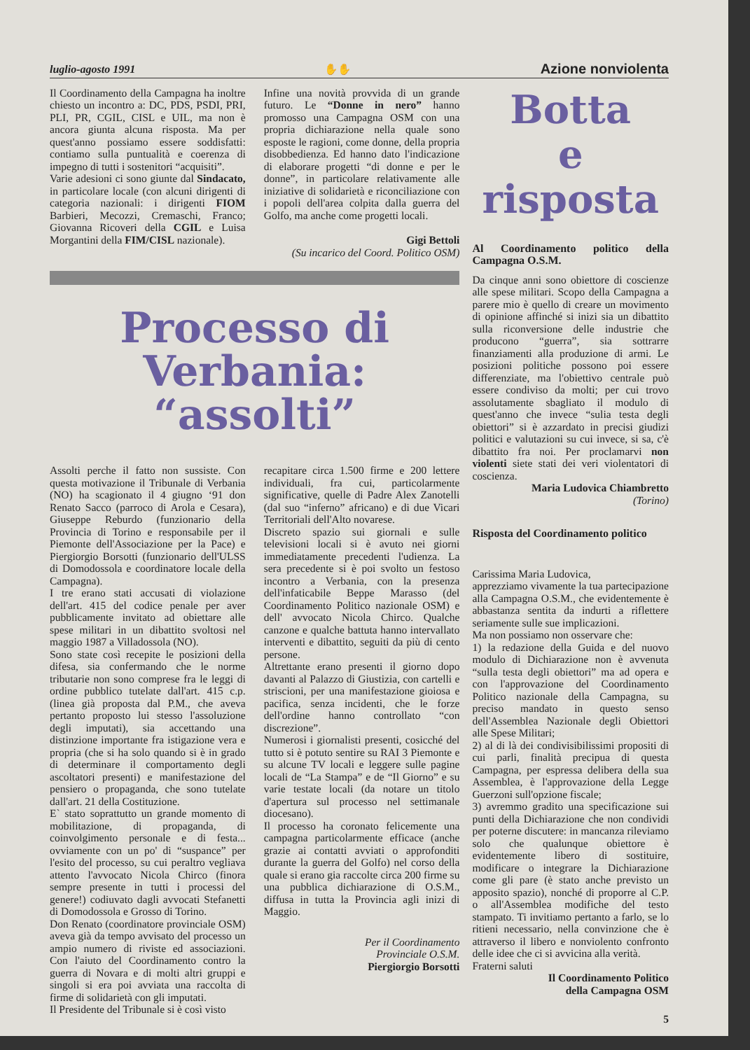luglio-agosto 1991 ✋✋ Azione nonviolenta
Il Coordinamento della Campagna ha inoltre chiesto un incontro a: DC, PDS, PSDI, PRI, PLI, PR, CGIL, CISL e UIL, ma non è ancora giunta alcuna risposta. Ma per quest'anno possiamo essere soddisfatti: contiamo sulla puntualità e coerenza di impegno di tutti i sostenitori “acquisiti”.
Varie adesioni ci sono giunte dal Sindacato, in particolare locale (con alcuni dirigenti di categoria nazionali: i dirigenti FIOM Barbieri, Mecozzi, Cremaschi, Franco; Giovanna Ricoveri della CGIL e Luisa Morgantini della FIM/CISL nazionale).
Infine una novità provvida di un grande futuro. Le “Donne in nero” hanno promosso una Campagna OSM con una propria dichiarazione nella quale sono esposte le ragioni, come donne, della propria disobbedienza. Ed hanno dato l'indicazione di elaborare progetti “di donne e per le donne”, in particolare relativamente alle iniziative di solidarietà e riconciliazione con i popoli dell'area colpita dalla guerra del Golfo, ma anche come progetti locali.
Gigi Bettoli
(Su incarico del Coord. Politico OSM)
Processo di Verbania:
“assolti”
Assolti perche il fatto non sussiste. Con questa motivazione il Tribunale di Verbania (NO) ha scagionato il 4 giugno ‘91 don Renato Sacco (parroco di Arola e Cesara), Giuseppe Reburdo (funzionario della Provincia di Torino e responsabile per il Piemonte dell'Associazione per la Pace) e Piergiorgio Borsotti (funzionario dell'ULSS di Domodossola e coordinatore locale della Campagna).
I tre erano stati accusati di violazione dell'art. 415 del codice penale per aver pubblicamente invitato ad obiettare alle spese militari in un dibattito svoltosi nel maggio 1987 a Villadossola (NO).
Sono state così recepite le posizioni della difesa, sia confermando che le norme tributarie non sono comprese fra le leggi di ordine pubblico tutelate dall'art. 415 c.p. (linea già proposta dal P.M., che aveva pertanto proposto lui stesso l'assoluzione degli imputati), sia accettando una distinzione importante fra istigazione vera e propria (che si ha solo quando si è in grado di determinare il comportamento degli ascoltatori presenti) e manifestazione del pensiero o propaganda, che sono tutelate dall'art. 21 della Costituzione.
E` stato soprattutto un grande momento di mobilitazione, di propaganda, di coinvolgimento personale e di festa... ovviamente con un po' di “suspance” per l'esito del processo, su cui peraltro vegliava attento l'avvocato Nicola Chirco (finora sempre presente in tutti i processi del genere!) codiuvato dagli avvocati Stefanetti di Domodossola e Grosso di Torino.
Don Renato (coordinatore provinciale OSM) aveva già da tempo avvisato del processo un ampio numero di riviste ed associazioni. Con l'aiuto del Coordinamento contro la guerra di Novara e di molti altri gruppi e singoli si era poi avviata una raccolta di firme di solidarietà con gli imputati.
Il Presidente del Tribunale si è così visto
recapitare circa 1.500 firme e 200 lettere individuali, fra cui, particolarmente significative, quelle di Padre Alex Zanotelli (dal suo “inferno” africano) e di due Vicari Territoriali dell'Alto novarese.
Discreto spazio sui giornali e sulle televisioni locali si è avuto nei giorni immediatamente precedenti l'udienza. La sera precedente si è poi svolto un festoso incontro a Verbania, con la presenza dell'infaticabile Beppe Marasso (del Coordinamento Politico nazionale OSM) e dell' avvocato Nicola Chirco. Qualche canzone e qualche battuta hanno intervallato interventi e dibattito, seguiti da più di cento persone.
Altrettante erano presenti il giorno dopo davanti al Palazzo di Giustizia, con cartelli e striscioni, per una manifestazione gioiosa e pacifica, senza incidenti, che le forze dell'ordine hanno controllato “con discrezione”.
Numerosi i giornalisti presenti, cosicché del tutto si è potuto sentire su RAI 3 Piemonte e su alcune TV locali e leggere sulle pagine locali de “La Stampa” e de “Il Giorno” e su varie testate locali (da notare un titolo d'apertura sul processo nel settimanale diocesano).
Il processo ha coronato felicemente una campagna particolarmente efficace (anche grazie ai contatti avviati o approfonditi durante la guerra del Golfo) nel corso della quale si erano gia raccolte circa 200 firme su una pubblica dichiarazione di O.S.M., diffusa in tutta la Provincia agli inizi di Maggio.
Per il Coordinamento
Provinciale O.S.M.
Piergiorgio Borsotti
Botta
e risposta
Al Coordinamento politico della Campagna O.S.M.
Da cinque anni sono obiettore di coscienze alle spese militari. Scopo della Campagna a parere mio è quello di creare un movimento di opinione affinché si inizi sia un dibattito sulla riconversione delle industrie che producono “guerra”, sia sottrarre finanziamenti alla produzione di armi. Le posizioni politiche possono poi essere differenziate, ma l'obiettivo centrale può essere condiviso da molti; per cui trovo assolutamente sbagliato il modulo di quest'anno che invece “sulia testa degli obiettori” si è azzardato in precisi giudizi politici e valutazioni su cui invece, si sa, c'è dibattito fra noi. Per proclamarvi non violenti siete stati dei veri violentatori di coscienza.
Maria Ludovica Chiambretto
(Torino)
Risposta del Coordinamento politico
Carissima Maria Ludovica,
apprezziamo vivamente la tua partecipazione alla Campagna O.S.M., che evidentemente è abbastanza sentita da indurti a riflettere seriamente sulle sue implicazioni.
Ma non possiamo non osservare che:
1) la redazione della Guida e del nuovo modulo di Dichiarazione non è avvenuta “sulla testa degli obiettori” ma ad opera e con l'approvazione del Coordinamento Politico nazionale della Campagna, su preciso mandato in questo senso dell'Assemblea Nazionale degli Obiettori alle Spese Militari;
2) al di là dei condivisibilissimi propositi di cui parli, finalità precipua di questa Campagna, per espressa delibera della sua Assemblea, è l'approvazione della Legge Guerzoni sull'opzione fiscale;
3) avremmo gradito una specificazione sui punti della Dichiarazione che non condividi per poterne discutere: in mancanza rileviamo solo che qualunque obiettore è evidentemente libero di sostituire, modificare o integrare la Dichiarazione come gli pare (è stato anche previsto un apposito spazio), nonché di proporre al C.P. o all'Assemblea modifiche del testo stampato. Ti invitiamo pertanto a farlo, se lo ritieni necessario, nella convinzione che è attraverso il libero e nonviolento confronto delle idee che ci si avvicina alla verità.
Fraterni saluti
Il Coordinamento Politico
della Campagna OSM
5